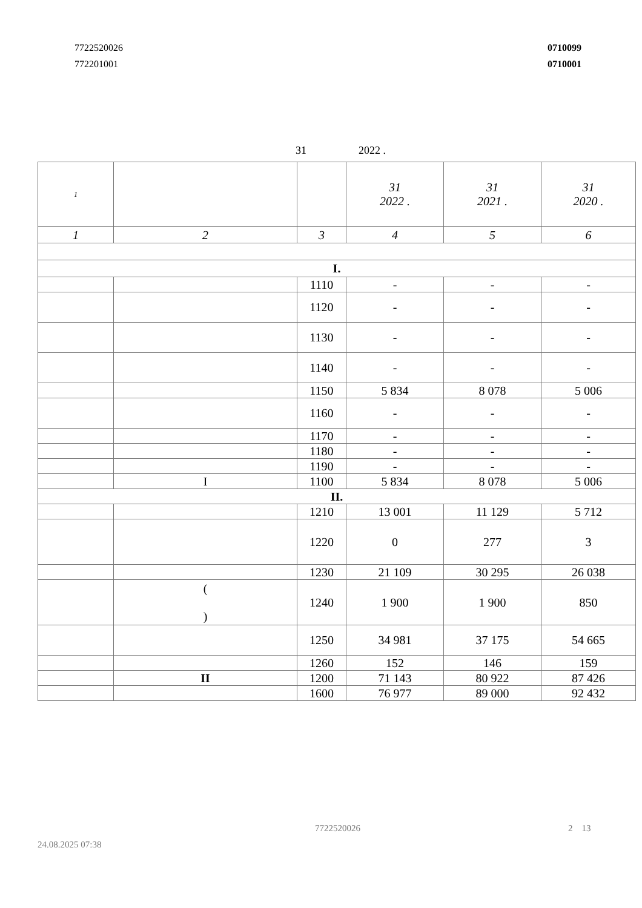7722520026 0710099
772201001 0710001
31 2022 .
| 1 | | | 31 2022 . | 31 2021 . | 31 2020 . |
| --- | --- | --- | --- | --- | --- |
| 1 | 2 | 3 | 4 | 5 | 6 |
| I. | | | | | |
| | | 1110 | - | - | - |
| | | 1120 | - | - | - |
| | | 1130 | - | - | - |
| | | 1140 | - | - | - |
| | | 1150 | 5 834 | 8 078 | 5 006 |
| | | 1160 | - | - | - |
| | | 1170 | - | - | - |
| | | 1180 | - | - | - |
| | | 1190 | - | - | - |
| | I | 1100 | 5 834 | 8 078 | 5 006 |
| II. | | | | | |
| | | 1210 | 13 001 | 11 129 | 5 712 |
| | | 1220 | 0 | 277 | 3 |
| | | 1230 | 21 109 | 30 295 | 26 038 |
| | ( ) | 1240 | 1 900 | 1 900 | 850 |
| | | 1250 | 34 981 | 37 175 | 54 665 |
| | | 1260 | 152 | 146 | 159 |
| | II | 1200 | 71 143 | 80 922 | 87 426 |
| | | 1600 | 76 977 | 89 000 | 92 432 |
7722520026 2 13
24.08.2025 07:38